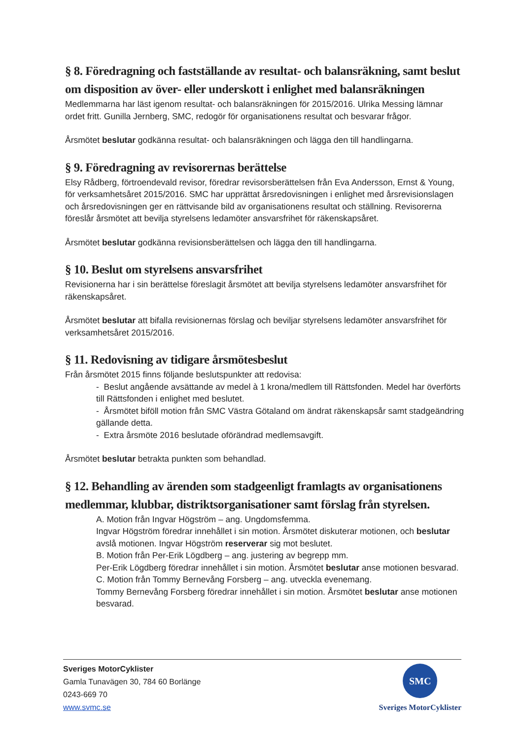§ 8. Föredragning och fastställande av resultat- och balansräkning, samt beslut om disposition av över- eller underskott i enlighet med balansräkningen
Medlemmarna har läst igenom resultat- och balansräkningen för 2015/2016. Ulrika Messing lämnar ordet fritt. Gunilla Jernberg, SMC, redogör för organisationens resultat och besvarar frågor.
Årsmötet beslutar godkänna resultat- och balansräkningen och lägga den till handlingarna.
§ 9. Föredragning av revisorernas berättelse
Elsy Rådberg, förtroendevald revisor, föredrar revisorsberättelsen från Eva Andersson, Ernst & Young, för verksamhetsåret 2015/2016. SMC har upprättat årsredovisningen i enlighet med årsrevisionslagen och årsredovisningen ger en rättvisande bild av organisationens resultat och ställning. Revisorerna föreslår årsmötet att bevilja styrelsens ledamöter ansvarsfrihet för räkenskapsåret.
Årsmötet beslutar godkänna revisionsberättelsen och lägga den till handlingarna.
§ 10. Beslut om styrelsens ansvarsfrihet
Revisionerna har i sin berättelse föreslagit årsmötet att bevilja styrelsens ledamöter ansvarsfrihet för räkenskapsåret.
Årsmötet beslutar att bifalla revisionernas förslag och beviljar styrelsens ledamöter ansvarsfrihet för verksamhetsåret 2015/2016.
§ 11. Redovisning av tidigare årsmötesbeslut
Från årsmötet 2015 finns följande beslutspunkter att redovisa:
- Beslut angående avsättande av medel à 1 krona/medlem till Rättsfonden. Medel har överförts till Rättsfonden i enlighet med beslutet.
- Årsmötet biföll motion från SMC Västra Götaland om ändrat räkenskapsår samt stadgeändring gällande detta.
- Extra årsmöte 2016 beslutade oförändrad medlemsavgift.
Årsmötet beslutar betrakta punkten som behandlad.
§ 12. Behandling av ärenden som stadgeenligt framlagts av organisationens medlemmar, klubbar, distriktsorganisationer samt förslag från styrelsen.
A. Motion från Ingvar Högström – ang. Ungdomsfemma.
Ingvar Högström föredrar innehållet i sin motion. Årsmötet diskuterar motionen, och beslutar avslå motionen. Ingvar Högström reserverar sig mot beslutet.
B. Motion från Per-Erik Lögdberg – ang. justering av begrepp mm.
Per-Erik Lögdberg föredrar innehållet i sin motion. Årsmötet beslutar anse motionen besvarad.
C. Motion från Tommy Bernevång Forsberg – ang. utveckla evenemang.
Tommy Bernevång Forsberg föredrar innehållet i sin motion. Årsmötet beslutar anse motionen besvarad.
SMC
Sveriges MotorCyklister
Sveriges MotorCyklister
Gamla Tunavägen 30, 784 60 Borlänge
0243-669 70
www.svmc.se